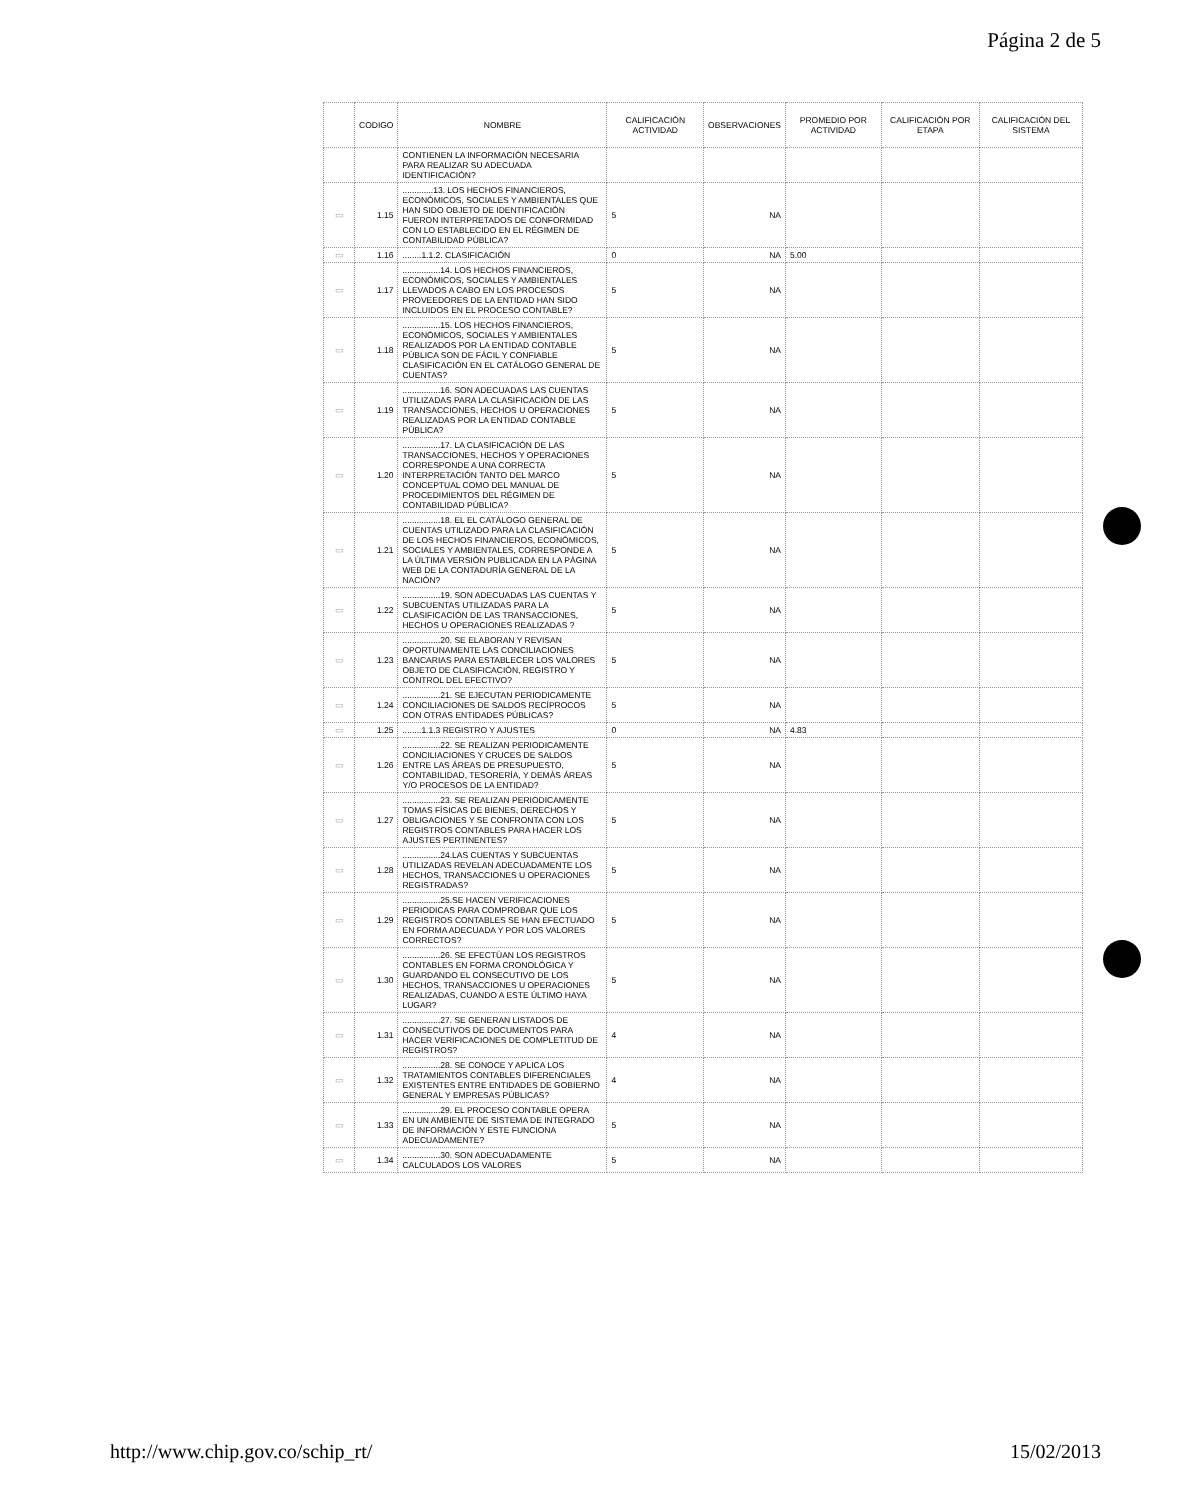Página 2 de 5
| | CODIGO | NOMBRE | CALIFICACIÓN ACTIVIDAD | OBSERVACIONES | PROMEDIO POR ACTIVIDAD | CALIFICACIÓN POR ETAPA | CALIFICACIÓN DEL SISTEMA |
| --- | --- | --- | --- | --- | --- | --- | --- |
| | | CONTIENEN LA INFORMACIÓN NECESARIA PARA REALIZAR SU ADECUADA IDENTIFICACIÓN? | | | | | |
| ▭ | 1.15 | .............13. LOS HECHOS FINANCIEROS, ECONÓMICOS, SOCIALES Y AMBIENTALES QUE HAN SIDO OBJETO DE IDENTIFICACIÓN FUERON INTERPRETADOS DE CONFORMIDAD CON LO ESTABLECIDO EN EL RÉGIMEN DE CONTABILIDAD PÚBLICA? | 5 | NA | | | |
| ▭ | 1.16 | ........1.1.2. CLASIFICACIÓN | 0 | NA | 5.00 | | |
| ▭ | 1.17 | ................14. LOS HECHOS FINANCIEROS, ECONÓMICOS, SOCIALES Y AMBIENTALES LLEVADOS A CABO EN LOS PROCESOS PROVEEDORES DE LA ENTIDAD HAN SIDO INCLUIDOS EN EL PROCESO CONTABLE? | 5 | NA | | | |
| ▭ | 1.18 | ................15. LOS HECHOS FINANCIEROS, ECONÓMICOS, SOCIALES Y AMBIENTALES REALIZADOS POR LA ENTIDAD CONTABLE PÚBLICA SON DE FÁCIL Y CONFIABLE CLASIFICACIÓN EN EL CATÁLOGO GENERAL DE CUENTAS? | 5 | NA | | | |
| ▭ | 1.19 | ................16. SON ADECUADAS LAS CUENTAS UTILIZADAS PARA LA CLASIFICACIÓN DE LAS TRANSACCIONES, HECHOS U OPERACIONES REALIZADAS POR LA ENTIDAD CONTABLE PÚBLICA? | 5 | NA | | | |
| ▭ | 1.20 | ................17. LA CLASIFICACIÓN DE LAS TRANSACCIONES, HECHOS Y OPERACIONES CORRESPONDE A UNA CORRECTA INTERPRETACIÓN TANTO DEL MARCO CONCEPTUAL COMO DEL MANUAL DE PROCEDIMIENTOS DEL RÉGIMEN DE CONTABILIDAD PÚBLICA? | 5 | NA | | | |
| ▭ | 1.21 | ................18. EL EL CATÁLOGO GENERAL DE CUENTAS UTILIZADO PARA LA CLASIFICACIÓN DE LOS HECHOS FINANCIEROS, ECONÓMICOS, SOCIALES Y AMBIENTALES, CORRESPONDE A LA ÚLTIMA VERSIÓN PUBLICADA EN LA PÁGINA WEB DE LA CONTADURÍA GENERAL DE LA NACIÓN? | 5 | NA | | | |
| ▭ | 1.22 | ................19. SON ADECUADAS LAS CUENTAS Y SUBCUENTAS UTILIZADAS PARA LA CLASIFICACIÓN DE LAS TRANSACCIONES, HECHOS U OPERACIONES REALIZADAS ? | 5 | NA | | | |
| ▭ | 1.23 | ................20. SE ELABORAN Y REVISAN OPORTUNAMENTE LAS CONCILIACIONES BANCARIAS PARA ESTABLECER LOS VALORES OBJETO DE CLASIFICACIÓN, REGISTRO Y CONTROL DEL EFECTIVO? | 5 | NA | | | |
| ▭ | 1.24 | ................21. SE EJECUTAN PERIODICAMENTE CONCILIACIONES DE SALDOS RECÍPROCOS CON OTRAS ENTIDADES PÚBLICAS? | 5 | NA | | | |
| ▭ | 1.25 | ........1.1.3 REGISTRO Y AJUSTES | 0 | NA | 4.83 | | |
| ▭ | 1.26 | ................22. SE REALIZAN PERIODICAMENTE CONCILIACIONES Y CRUCES DE SALDOS ENTRE LAS ÁREAS DE PRESUPUESTO, CONTABILIDAD, TESORERÍA, Y DEMÁS ÁREAS Y/O PROCESOS DE LA ENTIDAD? | 5 | NA | | | |
| ▭ | 1.27 | ................23. SE REALIZAN PERIODICAMENTE TOMAS FÍSICAS DE BIENES, DERECHOS Y OBLIGACIONES Y SE CONFRONTA CON LOS REGISTROS CONTABLES PARA HACER LOS AJUSTES PERTINENTES? | 5 | NA | | | |
| ▭ | 1.28 | ................24.LAS CUENTAS Y SUBCUENTAS UTILIZADAS REVELAN ADECUADAMENTE LOS HECHOS, TRANSACCIONES U OPERACIONES REGISTRADAS? | 5 | NA | | | |
| ▭ | 1.29 | ................25.SE HACEN VERIFICACIONES PERIODICAS PARA COMPROBAR QUE LOS REGISTROS CONTABLES SE HAN EFECTUADO EN FORMA ADECUADA Y POR LOS VALORES CORRECTOS? | 5 | NA | | | |
| ▭ | 1.30 | ................26. SE EFECTÚAN LOS REGISTROS CONTABLES EN FORMA CRONOLÓGICA Y GUARDANDO EL CONSECUTIVO DE LOS HECHOS, TRANSACCIONES U OPERACIONES REALIZADAS, CUANDO A ESTE ÚLTIMO HAYA LUGAR? | 5 | NA | | | |
| ▭ | 1.31 | ................27. SE GENERAN LISTADOS DE CONSECUTIVOS DE DOCUMENTOS PARA HACER VERIFICACIONES DE COMPLETITUD DE REGISTROS? | 4 | NA | | | |
| ▭ | 1.32 | ................28. SE CONOCE Y APLICA LOS TRATAMIENTOS CONTABLES DIFERENCIALES EXISTENTES ENTRE ENTIDADES DE GOBIERNO GENERAL Y EMPRESAS PÚBLICAS? | 4 | NA | | | |
| ▭ | 1.33 | ................29. EL PROCESO CONTABLE OPERA EN UN AMBIENTE DE SISTEMA DE INTEGRADO DE INFORMACIÓN Y ESTE FUNCIONA ADECUADAMENTE? | 5 | NA | | | |
| ▭ | 1.34 | ................30. SON ADECUADAMENTE CALCULADOS LOS VALORES | 5 | NA | | | |
http://www.chip.gov.co/schip_rt/ 15/02/2013